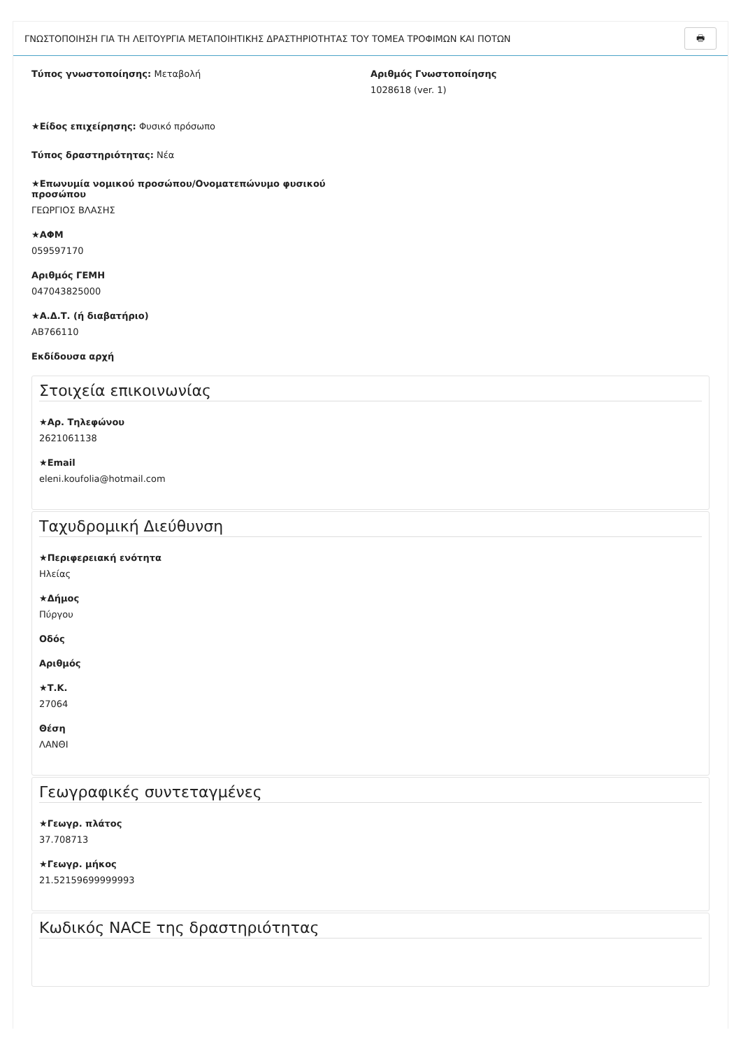ΓΝΩΣΤΟΠΟΙΗΣΗ ΓΙΑ ΤΗ ΛΕΙΤΟΥΡΓΙΑ ΜΕΤΑΠΟΙΗΤΙΚΗΣ ΔΡΑΣΤΗΡΙΟΤΗΤΑΣ ΤΟΥ ΤΟΜΕΑ ΤΡΟΦΙΜΩΝ ΚΑΙ ΠΟΤΩΝ 🖶
Τύπος γνωστοποίησης: Μεταβολή
★Είδος επιχείρησης: Φυσικό πρόσωπο
Τύπος δραστηριότητας: Νέα
★Επωνυμία νομικού προσώπου/Ονοματεπώνυμο φυσικού προσώπου
ΓΕΩΡΓΙΟΣ ΒΛΑΣΗΣ
★ΑΦΜ
059597170
Αριθμός ΓΕΜΗ
047043825000
★Α.Δ.Τ. (ή διαβατήριο)
ΑΒ766110
Εκδίδουσα αρχή
Αριθμός Γνωστοποίησης
1028618 (ver. 1)
Στοιχεία επικοινωνίας
★Αρ. Τηλεφώνου
2621061138
★Email
eleni.koufolia@hotmail.com
Ταχυδρομική Διεύθυνση
★Περιφερειακή ενότητα
Ηλείας
★Δήμος
Πύργου
Οδός
Αριθμός
★Τ.Κ.
27064
Θέση
ΛΑΝΘΙ
Γεωγραφικές συντεταγμένες
★Γεωγρ. πλάτος
37.708713
★Γεωγρ. μήκος
21.52159699999993
Κωδικός NACE της δραστηριότητας